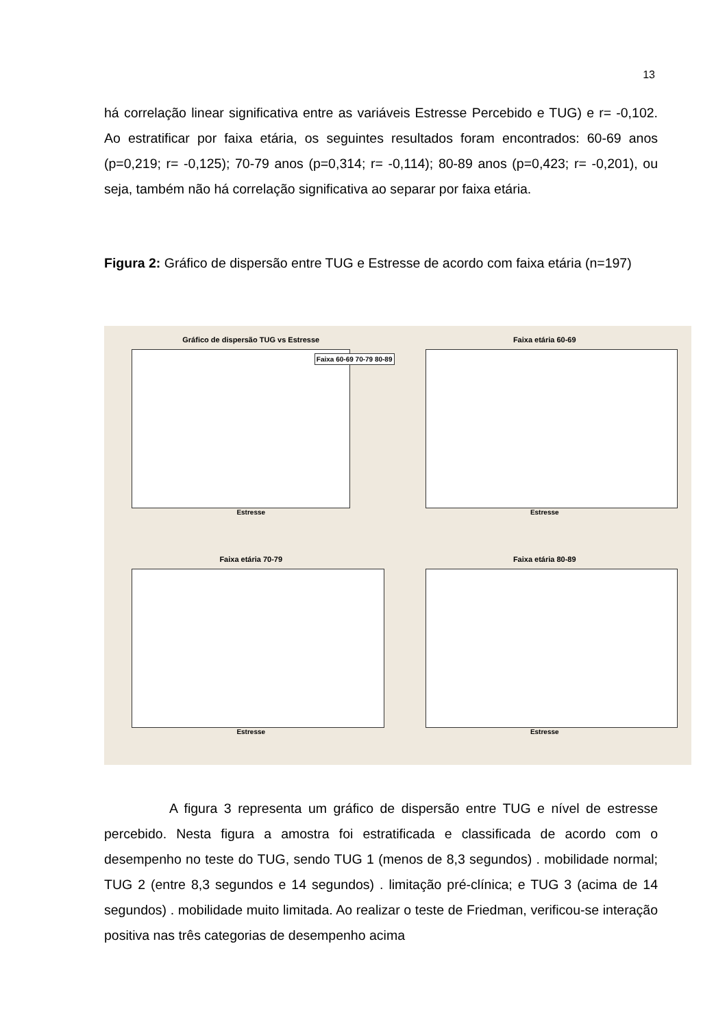13
há correlação linear significativa entre as variáveis Estresse Percebido e TUG) e r= -0,102. Ao estratificar por faixa etária, os seguintes resultados foram encontrados: 60-69 anos (p=0,219; r= -0,125); 70-79 anos (p=0,314; r= -0,114); 80-89 anos (p=0,423; r= -0,201), ou seja, também não há correlação significativa ao separar por faixa etária.
Figura 2: Gráfico de dispersão entre TUG e Estresse de acordo com faixa etária (n=197)
Gráfico de dispersão TUG vs Estresse
Estresse
Faixa 60-69 70-79 80-89
Faixa etária 60-69
Estresse
Faixa etária 70-79
Estresse
Faixa etária 80-89
Estresse
A figura 3 representa um gráfico de dispersão entre TUG e nível de estresse percebido. Nesta figura a amostra foi estratificada e classificada de acordo com o desempenho no teste do TUG, sendo TUG 1 (menos de 8,3 segundos) . mobilidade normal; TUG 2 (entre 8,3 segundos e 14 segundos) . limitação pré-clínica; e TUG 3 (acima de 14 segundos) . mobilidade muito limitada. Ao realizar o teste de Friedman, verificou-se interação positiva nas três categorias de desempenho acima